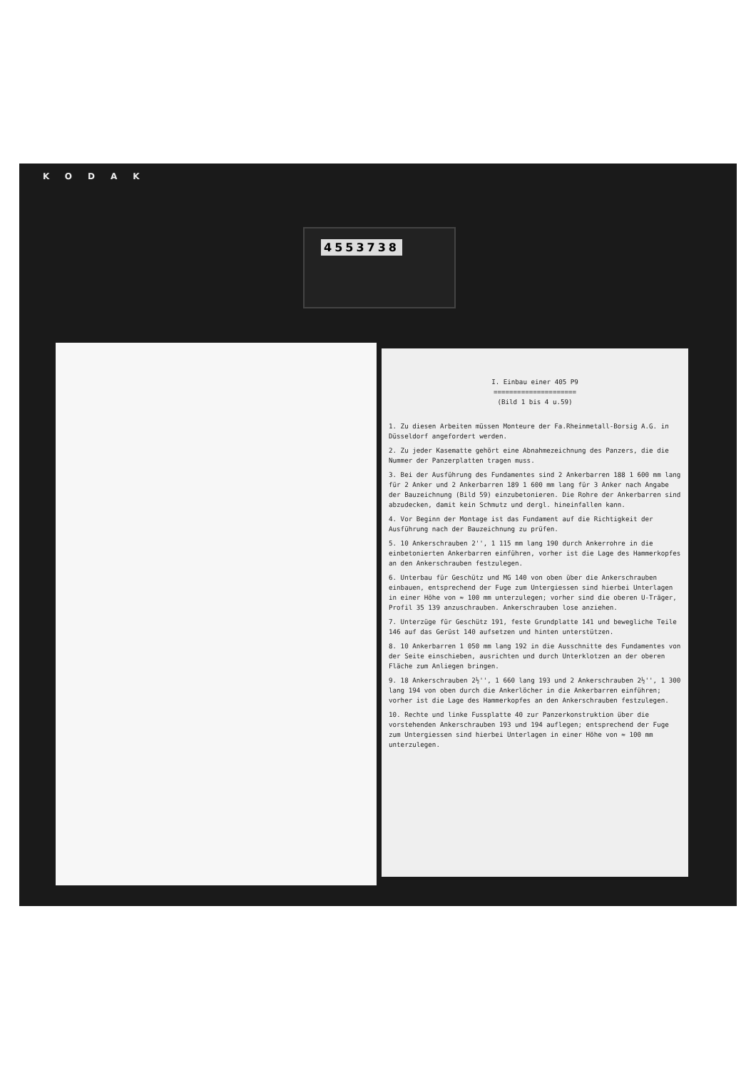KODAK
4553738
I. Einbau einer 405 P9
=====================
(Bild 1 bis 4 u.59)
1. Zu diesen Arbeiten müssen Monteure der Fa.Rheinmetall-Borsig A.G. in Düsseldorf angefordert werden.
2. Zu jeder Kasematte gehört eine Abnahmezeichnung des Panzers, die die Nummer der Panzerplatten tragen muss.
3. Bei der Ausführung des Fundamentes sind 2 Ankerbarren 188 1 600 mm lang für 2 Anker und 2 Ankerbarren 189 1 600 mm lang für 3 Anker nach Angabe der Bauzeichnung (Bild 59) einzubetonieren. Die Rohre der Ankerbarren sind abzudecken, damit kein Schmutz und dergl. hineinfallen kann.
4. Vor Beginn der Montage ist das Fundament auf die Richtigkeit der Ausführung nach der Bauzeichnung zu prüfen.
5. 10 Ankerschrauben 2'', 1 115 mm lang 190 durch Ankerrohre in die einbetonierten Ankerbarren einführen, vorher ist die Lage des Hammerkopfes an den Ankerschrauben festzulegen.
6. Unterbau für Geschütz und MG 140 von oben über die Ankerschrauben einbauen, entsprechend der Fuge zum Untergiessen sind hierbei Unterlagen in einer Höhe von ≈ 100 mm unterzulegen; vorher sind die oberen U-Träger, Profil 35 139 anzuschrauben. Ankerschrauben lose anziehen.
7. Unterzüge für Geschütz 191, feste Grundplatte 141 und bewegliche Teile 146 auf das Gerüst 140 aufsetzen und hinten unterstützen.
8. 10 Ankerbarren 1 050 mm lang 192 in die Ausschnitte des Fundamentes von der Seite einschieben, ausrichten und durch Unterklotzen an der oberen Fläche zum Anliegen bringen.
9. 18 Ankerschrauben 2½'', 1 660 lang 193 und 2 Ankerschrauben 2½'', 1 300 lang 194 von oben durch die Ankerlöcher in die Ankerbarren einführen; vorher ist die Lage des Hammerkopfes an den Ankerschrauben festzulegen.
10. Rechte und linke Fussplatte 40 zur Panzerkonstruktion über die vorstehenden Ankerschrauben 193 und 194 auflegen; entsprechend der Fuge zum Untergiessen sind hierbei Unterlagen in einer Höhe von ≈ 100 mm unterzulegen.